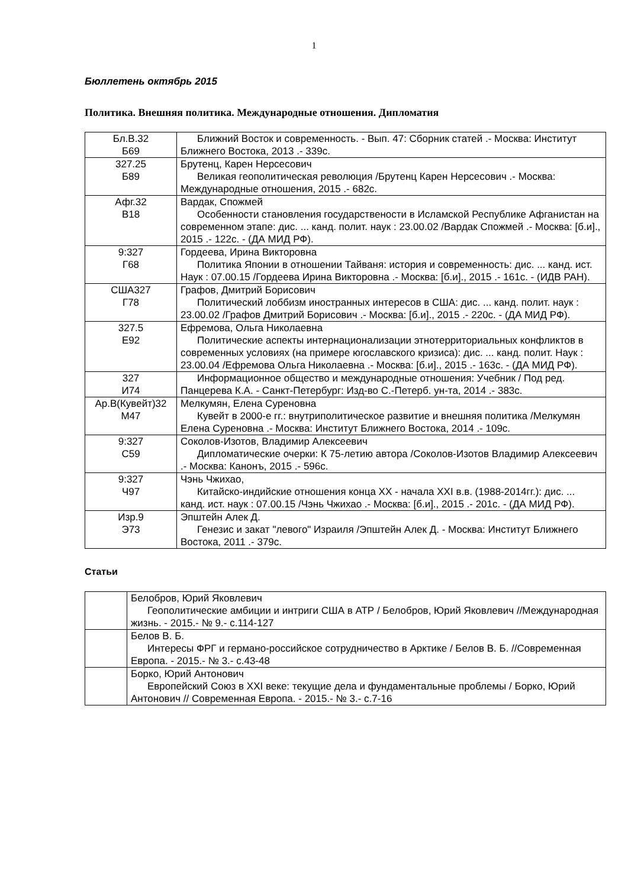1
Бюллетень октябрь 2015
Политика. Внешняя политика. Международные отношения. Дипломатия
| Бл.В.32 Б69 | Ближний Восток и современность. - Вып. 47: Сборник статей .- Москва: Институт Ближнего Востока, 2013 .- 339с. |
| 327.25 Б89 | Брутенц, Карен Нерсесович Великая геополитическая революция /Брутенц Карен Нерсесович .- Москва: Международные отношения, 2015 .- 682с. |
| Афг.32 В18 | Вардак, Спожмей Особенности становления государствености в Исламской Республике Афганистан на современном этапе: дис. ... канд. полит. наук : 23.00.02 /Вардак Спожмей .- Москва: [б.и]., 2015 .- 122с. - (ДА МИД РФ). |
| 9:327 Г68 | Гордеева, Ирина Викторовна Политика Японии в отношении Тайваня: история и современность: дис. ... канд. ист. Наук : 07.00.15 /Гордеева Ирина Викторовна .- Москва: [б.и]., 2015 .- 161с. - (ИДВ РАН). |
| США327 Г78 | Графов, Дмитрий Борисович Политический лоббизм иностранных интересов в США: дис. ... канд. полит. наук : 23.00.02 /Графов Дмитрий Борисович .- Москва: [б.и]., 2015 .- 220с. - (ДА МИД РФ). |
| 327.5 Е92 | Ефремова, Ольга Николаевна Политические аспекты интернационализации этнотерриториальных конфликтов в современных условиях (на примере югославского кризиса): дис. ... канд. полит. Наук : 23.00.04 /Ефремова Ольга Николаевна .- Москва: [б.и]., 2015 .- 163с. - (ДА МИД РФ). |
| 327 И74 | Информационное общество и международные отношения: Учебник / Под ред. Панцерева К.А. - Санкт-Петербург: Изд-во С.-Петерб. ун-та, 2014 .- 383с. |
| Ар.В(Кувейт)32 М47 | Мелкумян, Елена Суреновна Кувейт в 2000-е гг.: внутриполитическое развитие и внешняя политика /Мелкумян Елена Суреновна .- Москва: Институт Ближнего Востока, 2014 .- 109с. |
| 9:327 С59 | Соколов-Изотов, Владимир Алексеевич Дипломатические очерки: К 75-летию автора /Соколов-Изотов Владимир Алексеевич .- Москва: Канонъ, 2015 .- 596с. |
| 9:327 Ч97 | Чэнь Чжихао, Китайско-индийские отношения конца XX - начала XXI в.в. (1988-2014гг.): дис. ... канд. ист. наук : 07.00.15 /Чэнь Чжихао .- Москва: [б.и]., 2015 .- 201с. - (ДА МИД РФ). |
| Изр.9 Э73 | Эпштейн Алек Д. Генезис и закат "левого" Израиля /Эпштейн Алек Д. - Москва: Институт Ближнего Востока, 2011 .- 379с. |
Статьи
| | Белобров, Юрий Яковлевич Геополитические амбиции и интриги США в АТР / Белобров, Юрий Яковлевич //Международная жизнь. - 2015.- № 9.- с.114-127 |
| | Белов В. Б. Интересы ФРГ и германо-российское сотрудничество в Арктике / Белов В. Б. //Современная Европа. - 2015.- № 3.- с.43-48 |
| | Борко, Юрий Антонович Европейский Союз в XXI веке: текущие дела и фундаментальные проблемы / Борко, Юрий Антонович // Современная Европа. - 2015.- № 3.- с.7-16 |